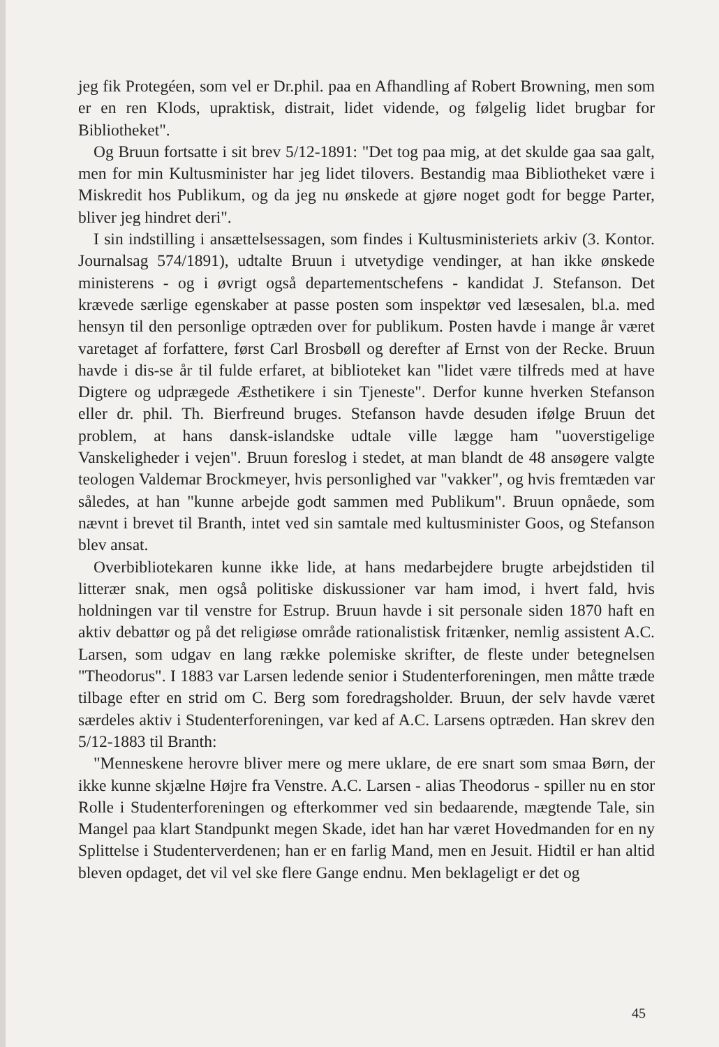jeg fik Protegéen, som vel er Dr.phil. paa en Afhandling af Robert Browning, men som er en ren Klods, upraktisk, distrait, lidet vidende, og følgelig lidet brugbar for Bibliotheket".
Og Bruun fortsatte i sit brev 5/12-1891: "Det tog paa mig, at det skulde gaa saa galt, men for min Kultusminister har jeg lidet tilovers. Bestandig maa Bibliotheket være i Miskredit hos Publikum, og da jeg nu ønskede at gjøre noget godt for begge Parter, bliver jeg hindret deri".
I sin indstilling i ansættelsessagen, som findes i Kultusministeriets arkiv (3. Kontor. Journalsag 574/1891), udtalte Bruun i utvetydige vendinger, at han ikke ønskede ministerens - og i øvrigt også departementschefens - kandidat J. Stefanson. Det krævede særlige egenskaber at passe posten som inspektør ved læsesalen, bl.a. med hensyn til den personlige optræden over for publikum. Posten havde i mange år været varetaget af forfattere, først Carl Brosbøll og derefter af Ernst von der Recke. Bruun havde i dis-se år til fulde erfaret, at biblioteket kan "lidet være tilfreds med at have Digtere og udprægede Æsthetikere i sin Tjeneste". Derfor kunne hverken Stefanson eller dr. phil. Th. Bierfreund bruges. Stefanson havde desuden ifølge Bruun det problem, at hans dansk-islandske udtale ville lægge ham "uoverstigelige Vanskeligheder i vejen". Bruun foreslog i stedet, at man blandt de 48 ansøgere valgte teologen Valdemar Brockmeyer, hvis personlighed var "vakker", og hvis fremtæden var således, at han "kunne arbejde godt sammen med Publikum". Bruun opnåede, som nævnt i brevet til Branth, intet ved sin samtale med kultusminister Goos, og Stefanson blev ansat.
Overbibliotekaren kunne ikke lide, at hans medarbejdere brugte arbejdstiden til litterær snak, men også politiske diskussioner var ham imod, i hvert fald, hvis holdningen var til venstre for Estrup. Bruun havde i sit personale siden 1870 haft en aktiv debattør og på det religiøse område rationalistisk fritænker, nemlig assistent A.C. Larsen, som udgav en lang række polemiske skrifter, de fleste under betegnelsen "Theodorus". I 1883 var Larsen ledende senior i Studenterforeningen, men måtte træde tilbage efter en strid om C. Berg som foredragsholder. Bruun, der selv havde været særdeles aktiv i Studenterforeningen, var ked af A.C. Larsens optræden. Han skrev den 5/12-1883 til Branth:
"Menneskene herovre bliver mere og mere uklare, de ere snart som smaa Børn, der ikke kunne skjælne Højre fra Venstre. A.C. Larsen - alias Theodorus - spiller nu en stor Rolle i Studenterforeningen og efterkommer ved sin bedaarende, mægtende Tale, sin Mangel paa klart Standpunkt megen Skade, idet han har været Hovedmanden for en ny Splittelse i Studenterverdenen; han er en farlig Mand, men en Jesuit. Hidtil er han altid bleven opdaget, det vil vel ske flere Gange endnu. Men beklageligt er det og
45